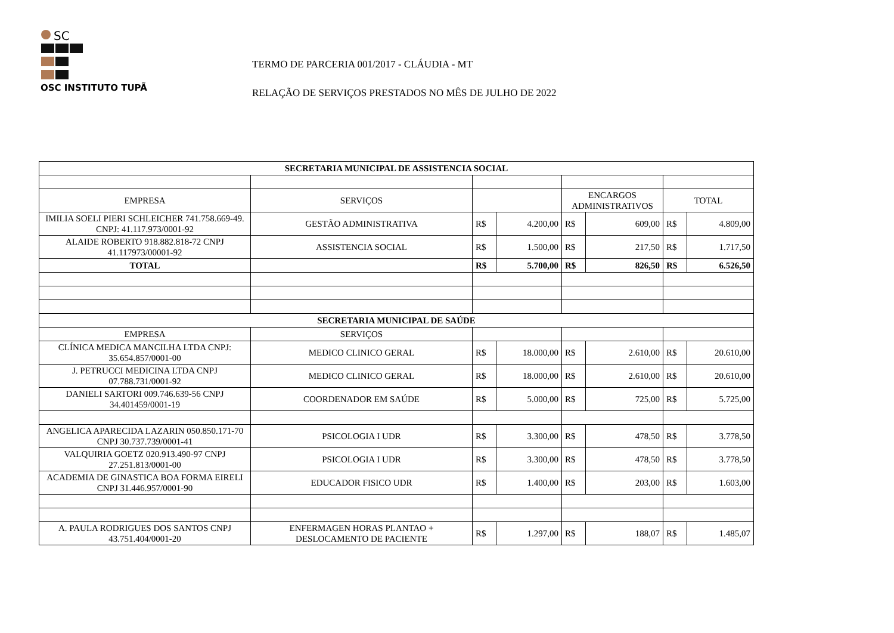SC
OSC INSTITUTO TUPÃ
TERMO DE PARCERIA 001/2017 - CLÁUDIA - MT
RELAÇÃO DE SERVIÇOS PRESTADOS NO MÊS DE JULHO DE 2022
| SECRETARIA MUNICIPAL DE ASSISTENCIA SOCIAL | | | | | | | |
| --- | --- | --- | --- | --- | --- | --- | --- |
| EMPRESA | SERVIÇOS | | | ENCARGOS ADMINISTRATIVOS | | TOTAL | |
| IMILIA SOELI PIERI SCHLEICHER 741.758.669-49. CNPJ: 41.117.973/0001-92 | GESTÃO ADMINISTRATIVA | R$ | 4.200,00 | R$ | 609,00 | R$ | 4.809,00 |
| ALAIDE ROBERTO 918.882.818-72 CNPJ 41.117973/00001-92 | ASSISTENCIA SOCIAL | R$ | 1.500,00 | R$ | 217,50 | R$ | 1.717,50 |
| TOTAL | | R$ | 5.700,00 | R$ | 826,50 | R$ | 6.526,50 |
| SECRETARIA MUNICIPAL DE SAÚDE | | | | | | | |
| EMPRESA | SERVIÇOS | | | | | | |
| CLÍNICA MEDICA MANCILHA LTDA CNPJ: 35.654.857/0001-00 | MEDICO CLINICO GERAL | R$ | 18.000,00 | R$ | 2.610,00 | R$ | 20.610,00 |
| J. PETRUCCI MEDICINA LTDA CNPJ 07.788.731/0001-92 | MEDICO CLINICO GERAL | R$ | 18.000,00 | R$ | 2.610,00 | R$ | 20.610,00 |
| DANIELI SARTORI 009.746.639-56 CNPJ 34.401459/0001-19 | COORDENADOR EM SAÚDE | R$ | 5.000,00 | R$ | 725,00 | R$ | 5.725,00 |
| ANGELICA APARECIDA LAZARIN 050.850.171-70 CNPJ 30.737.739/0001-41 | PSICOLOGIA I UDR | R$ | 3.300,00 | R$ | 478,50 | R$ | 3.778,50 |
| VALQUIRIA GOETZ 020.913.490-97 CNPJ 27.251.813/0001-00 | PSICOLOGIA I UDR | R$ | 3.300,00 | R$ | 478,50 | R$ | 3.778,50 |
| ACADEMIA DE GINASTICA BOA FORMA EIRELI CNPJ 31.446.957/0001-90 | EDUCADOR FISICO UDR | R$ | 1.400,00 | R$ | 203,00 | R$ | 1.603,00 |
| A. PAULA RODRIGUES DOS SANTOS CNPJ 43.751.404/0001-20 | ENFERMAGEN HORAS PLANTAO + DESLOCAMENTO DE PACIENTE | R$ | 1.297,00 | R$ | 188,07 | R$ | 1.485,07 |